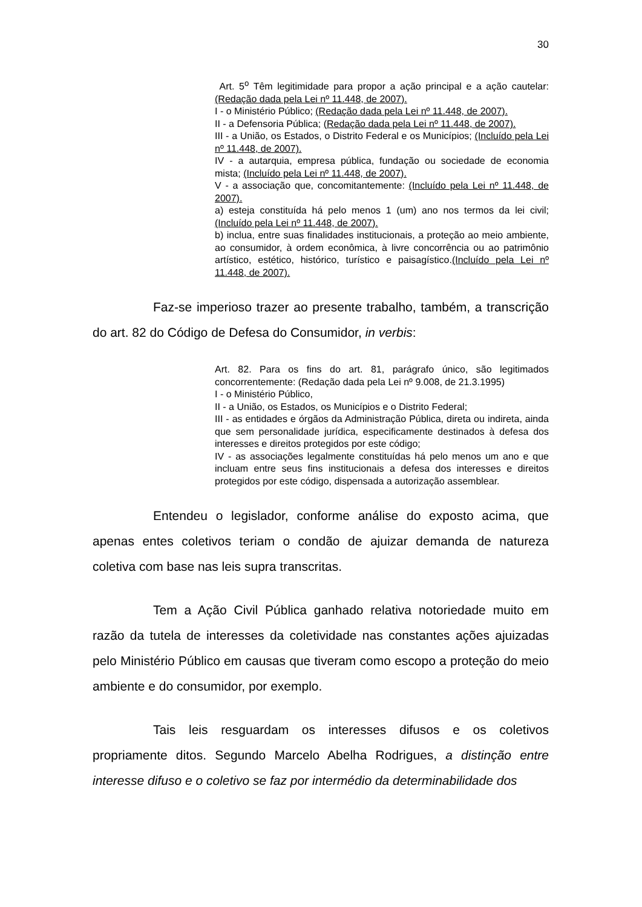30
Art. 5<sup>o</sup> Têm legitimidade para propor a ação principal e a ação cautelar: (Redação dada pela Lei nº 11.448, de 2007).
I - o Ministério Público; (Redação dada pela Lei nº 11.448, de 2007).
II - a Defensoria Pública; (Redação dada pela Lei nº 11.448, de 2007).
III - a União, os Estados, o Distrito Federal e os Municípios; (Incluído pela Lei nº 11.448, de 2007).
IV - a autarquia, empresa pública, fundação ou sociedade de economia mista; (Incluído pela Lei nº 11.448, de 2007).
V - a associação que, concomitantemente: (Incluído pela Lei nº 11.448, de 2007).
a) esteja constituída há pelo menos 1 (um) ano nos termos da lei civil; (Incluído pela Lei nº 11.448, de 2007).
b) inclua, entre suas finalidades institucionais, a proteção ao meio ambiente, ao consumidor, à ordem econômica, à livre concorrência ou ao patrimônio artístico, estético, histórico, turístico e paisagístico.(Incluído pela Lei nº 11.448, de 2007).
Faz-se imperioso trazer ao presente trabalho, também, a transcrição do art. 82 do Código de Defesa do Consumidor, in verbis:
Art. 82. Para os fins do art. 81, parágrafo único, são legitimados concorrentemente: (Redação dada pela Lei nº 9.008, de 21.3.1995)
I - o Ministério Público,
II - a União, os Estados, os Municípios e o Distrito Federal;
III - as entidades e órgãos da Administração Pública, direta ou indireta, ainda que sem personalidade jurídica, especificamente destinados à defesa dos interesses e direitos protegidos por este código;
IV - as associações legalmente constituídas há pelo menos um ano e que incluam entre seus fins institucionais a defesa dos interesses e direitos protegidos por este código, dispensada a autorização assemblear.
Entendeu o legislador, conforme análise do exposto acima, que apenas entes coletivos teriam o condão de ajuizar demanda de natureza coletiva com base nas leis supra transcritas.
Tem a Ação Civil Pública ganhado relativa notoriedade muito em razão da tutela de interesses da coletividade nas constantes ações ajuizadas pelo Ministério Público em causas que tiveram como escopo a proteção do meio ambiente e do consumidor, por exemplo.
Tais leis resguardam os interesses difusos e os coletivos propriamente ditos. Segundo Marcelo Abelha Rodrigues, a distinção entre interesse difuso e o coletivo se faz por intermédio da determinabilidade dos